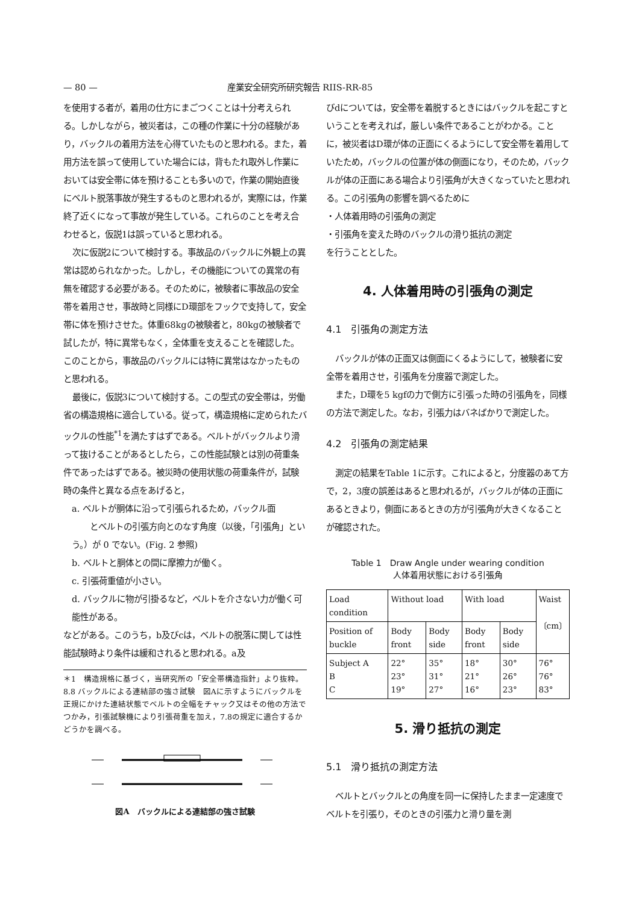— 80 — 産業安全研究所研究報告 RIIS-RR-85
を使用する者が，着用の仕方にまごつくことは十分考えられる。しかしながら，被災者は，この種の作業に十分の経験があり，バックルの着用方法を心得ていたものと思われる。また，着用方法を誤って使用していた場合には，背もたれ取外し作業においては安全帯に体を預けることも多いので，作業の開始直後にベルト脱落事故が発生するものと思われるが，実際には，作業終了近くになって事故が発生している。これらのことを考え合わせると，仮説1は誤っていると思われる。
次に仮説2について検討する。事故品のバックルに外観上の異常は認められなかった。しかし，その機能についての異常の有無を確認する必要がある。そのために，被験者に事故品の安全帯を着用させ，事故時と同様にD環部をフックで支持して，安全帯に体を預けさせた。体重68kgの被験者と，80kgの被験者で試したが，特に異常もなく，全体重を支えることを確認した。このことから，事故品のバックルには特に異常はなかったものと思われる。
最後に，仮説3について検討する。この型式の安全帯は，労働省の構造規格に適合している。従って，構造規格に定められたバックルの性能<sup>*1</sup>を満たすはずである。ベルトがバックルより滑って抜けることがあるとしたら，この性能試験とは別の荷重条件であったはずである。被災時の使用状態の荷重条件が，試験時の条件と異なる点をあげると，
a. ベルトが胴体に沿って引張られるため，バックル面
とベルトの引張方向とのなす角度（以後，「引張角」という。）が 0 でない。(Fig. 2 参照)
b. ベルトと胴体との間に摩擦力が働く。
c. 引張荷重値が小さい。
d. バックルに物が引掛るなど，ベルトを介さない力が働く可能性がある。
などがある。このうち，b及びcは，ベルトの脱落に関しては性能試験時より条件は緩和されると思われる。a及
＊1　構造規格に基づく，当研究所の「安全帯構造指針」より抜粋。
8.8 バックルによる連結部の強さ試験　図Aに示すようにバックルを正規にかけた連結状態でベルトの全幅をチャック又はその他の方法でつかみ，引張試験機により引張荷重を加え，7.8の規定に適合するかどうかを調べる。
図A　バックルによる連結部の強さ試験
びdについては，安全帯を着脱するときにはバックルを起こすということを考えれば，厳しい条件であることがわかる。ことに，被災者はD環が体の正面にくるようにして安全帯を着用していたため，バックルの位置が体の側面になり，そのため，バックルが体の正面にある場合より引張角が大きくなっていたと思われる。この引張角の影響を調べるために
・人体着用時の引張角の測定
・引張角を変えた時のバックルの滑り抵抗の測定
を行うこととした。
4. 人体着用時の引張角の測定
4.1　引張角の測定方法
バックルが体の正面又は側面にくるようにして，被験者に安全帯を着用させ，引張角を分度器で測定した。
また，D環を5 kgfの力で側方に引張った時の引張角を，同様の方法で測定した。なお，引張力はバネばかりで測定した。
4.2　引張角の測定結果
測定の結果をTable 1に示す。これによると，分度器のあて方で，2，3度の誤差はあると思われるが，バックルが体の正面にあるときより，側面にあるときの方が引張角が大きくなることが確認された。
Table 1　Draw Angle under wearing condition
人体着用状態における引張角
| Load condition | Without load | | With load | | Waist 〔cm〕 |
| Position of buckle | Body front | Body side | Body front | Body side | |
| Subject A B C | 22° 23° 19° | 35° 31° 27° | 18° 21° 16° | 30° 26° 23° | 76° 76° 83° |
5. 滑り抵抗の測定
5.1　滑り抵抗の測定方法
ベルトとバックルとの角度を同一に保持したまま一定速度でベルトを引張り，そのときの引張力と滑り量を測